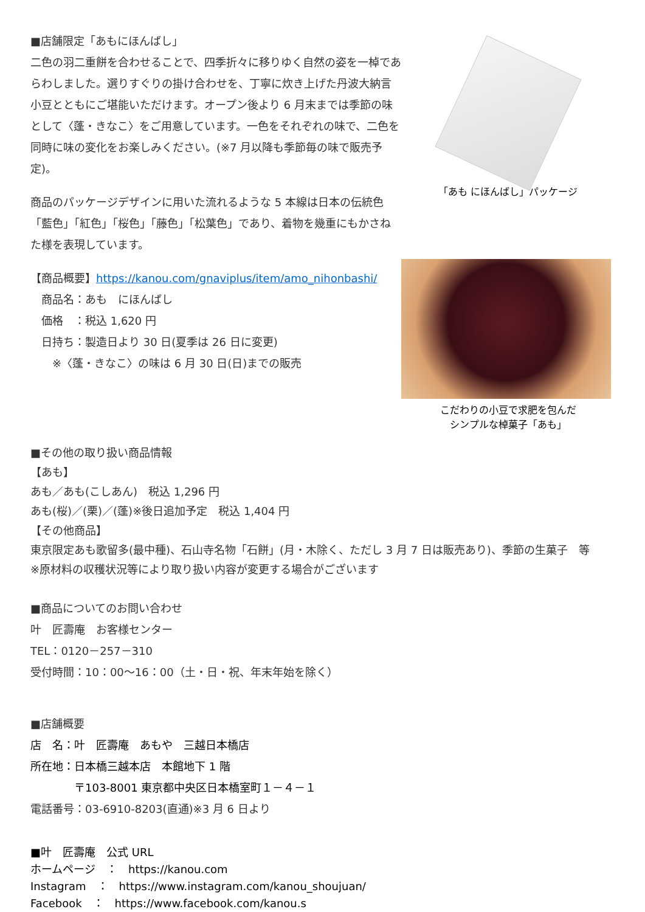■店舗限定「あもにほんばし」
二色の羽二重餅を合わせることで、四季折々に移りゆく自然の姿を一棹であらわしました。選りすぐりの掛け合わせを、丁寧に炊き上げた丹波大納言小豆とともにご堪能いただけます。オープン後より 6 月末までは季節の味として〈蓬・きなこ〉をご用意しています。一色をそれぞれの味で、二色を同時に味の変化をお楽しみください。(※7 月以降も季節毎の味で販売予定)。
商品のパッケージデザインに用いた流れるような 5 本線は日本の伝統色「藍色」「紅色」「桜色」「藤色」「松葉色」であり、着物を幾重にもかさねた様を表現しています。
【商品概要】https://kanou.com/gnaviplus/item/amo_nihonbashi/
　商品名：あも　にほんばし
　価格　：税込 1,620 円
　日持ち：製造日より 30 日(夏季は 26 日に変更)
　　※〈蓬・きなこ〉の味は 6 月 30 日(日)までの販売
「あも にほんばし」パッケージ
こだわりの小豆で求肥を包んだ
シンプルな棹菓子「あも」
■その他の取り扱い商品情報
【あも】
あも／あも(こしあん)　税込 1,296 円
あも(桜)／(栗)／(蓬)※後日追加予定　税込 1,404 円
【その他商品】
東京限定あも歌留多(最中種)、石山寺名物「石餅」(月・木除く、ただし 3 月 7 日は販売あり)、季節の生菓子　等
※原材料の収穫状況等により取り扱い内容が変更する場合がございます
■商品についてのお問い合わせ
叶　匠壽庵　お客様センター
TEL：0120－257－310
受付時間：10：00～16：00（土・日・祝、年末年始を除く）
■店舗概要
店　名：叶　匠壽庵　あもや　三越日本橋店
所在地：日本橋三越本店　本館地下 1 階
　　　　〒103-8001 東京都中央区日本橋室町１－４－１
電話番号：03-6910-8203(直通)※3 月 6 日より
■叶　匠壽庵　公式 URL
ホームページ　：　https://kanou.com
Instagram　：　https://www.instagram.com/kanou_shoujuan/
Facebook　：　https://www.facebook.com/kanou.s